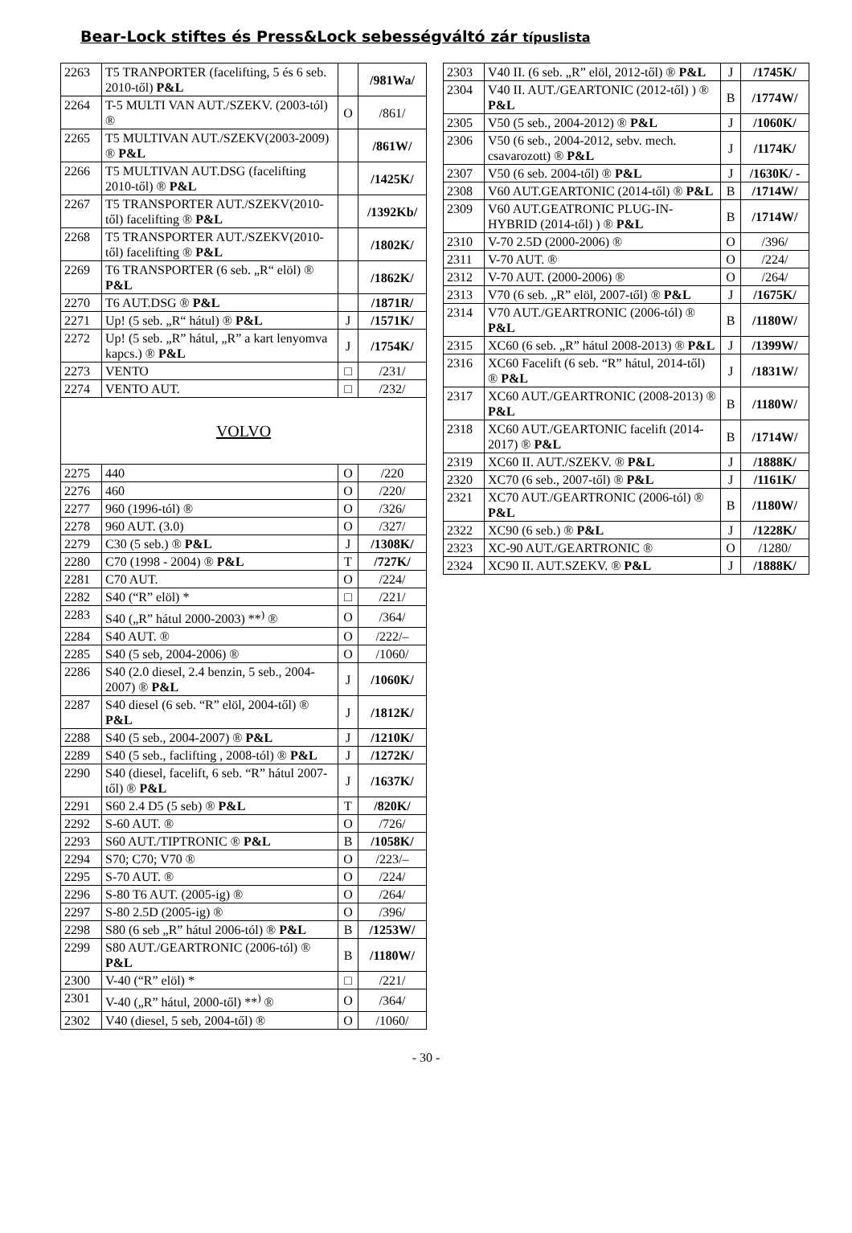Bear-Lock stiftes és Press&Lock sebességváltó zár típuslista
| 2263 | T5 TRANPORTER (facelifting, 5 és 6 seb. 2010-től) P&L | | /981Wa/ |
| 2264 | T-5 MULTI VAN AUT./SZEKV. (2003-tól) ® | O | /861/ |
| 2265 | T5 MULTIVAN AUT./SZEKV(2003-2009) ® P&L | | /861W/ |
| 2266 | T5 MULTIVAN AUT.DSG (facelifting 2010-től) ® P&L | | /1425K/ |
| 2267 | T5 TRANSPORTER AUT./SZEKV(2010-től) facelifting ® P&L | | /1392Kb/ |
| 2268 | T5 TRANSPORTER AUT./SZEKV(2010-től) facelifting ® P&L | | /1802K/ |
| 2269 | T6 TRANSPORTER (6 seb. „R“ elöl) ® P&L | | /1862K/ |
| 2270 | T6 AUT.DSG ® P&L | | /1871R/ |
| 2271 | Up! (5 seb. „R“ hátul) ® P&L | J | /1571K/ |
| 2272 | Up! (5 seb. „R” hátul, „R” a kart lenyomva kapcs.) ® P&L | J | /1754K/ |
| 2273 | VENTO | □ | /231/ |
| 2274 | VENTO AUT. | □ | /232/ |
| VOLVO | | | |
| 2275 | 440 | O | /220 |
| 2276 | 460 | O | /220/ |
| 2277 | 960 (1996-tól) ® | O | /326/ |
| 2278 | 960 AUT. (3.0) | O | /327/ |
| 2279 | C30 (5 seb.) ® P&L | J | /1308K/ |
| 2280 | C70 (1998 - 2004) ® P&L | T | /727K/ |
| 2281 | C70 AUT. | O | /224/ |
| 2282 | S40 (“R” elöl) * | □ | /221/ |
| 2283 | S40 („R” hátul 2000-2003) **<sup>)</sup> ® | O | /364/ |
| 2284 | S40 AUT. ® | O | /222/– |
| 2285 | S40 (5 seb, 2004-2006) ® | O | /1060/ |
| 2286 | S40 (2.0 diesel, 2.4 benzin, 5 seb., 2004-2007) ® P&L | J | /1060K/ |
| 2287 | S40 diesel (6 seb. “R” elöl, 2004-től) ® P&L | J | /1812K/ |
| 2288 | S40 (5 seb., 2004-2007) ® P&L | J | /1210K/ |
| 2289 | S40 (5 seb., faclifting , 2008-tól) ® P&L | J | /1272K/ |
| 2290 | S40 (diesel, facelift, 6 seb. “R” hátul 2007-től) ® P&L | J | /1637K/ |
| 2291 | S60 2.4 D5 (5 seb) ® P&L | T | /820K/ |
| 2292 | S-60 AUT. ® | O | /726/ |
| 2293 | S60 AUT./TIPTRONIC ® P&L | B | /1058K/ |
| 2294 | S70; C70; V70 ® | O | /223/– |
| 2295 | S-70 AUT. ® | O | /224/ |
| 2296 | S-80 T6 AUT. (2005-ig) ® | O | /264/ |
| 2297 | S-80 2.5D (2005-ig) ® | O | /396/ |
| 2298 | S80 (6 seb „R” hátul 2006-tól) ® P&L | B | /1253W/ |
| 2299 | S80 AUT./GEARTRONIC (2006-tól) ® P&L | B | /1180W/ |
| 2300 | V-40 (“R” elöl) * | □ | /221/ |
| 2301 | V-40 („R” hátul, 2000-től) **<sup>)</sup> ® | O | /364/ |
| 2302 | V40 (diesel, 5 seb, 2004-től) ® | O | /1060/ |
| 2303 | V40 II. (6 seb. „R” elöl, 2012-től) ® P&L | J | /1745K/ |
| 2304 | V40 II. AUT./GEARTONIC (2012-től) ) ® P&L | B | /1774W/ |
| 2305 | V50 (5 seb., 2004-2012) ® P&L | J | /1060K/ |
| 2306 | V50 (6 seb., 2004-2012, sebv. mech. csavarozott) ® P&L | J | /1174K/ |
| 2307 | V50 (6 seb. 2004-től) ® P&L | J | /1630K/ - |
| 2308 | V60 AUT.GEARTONIC (2014-től) ® P&L | B | /1714W/ |
| 2309 | V60 AUT.GEATRONIC PLUG-IN-HYBRID (2014-től) ) ® P&L | B | /1714W/ |
| 2310 | V-70 2.5D (2000-2006) ® | O | /396/ |
| 2311 | V-70 AUT. ® | O | /224/ |
| 2312 | V-70 AUT. (2000-2006) ® | O | /264/ |
| 2313 | V70 (6 seb. „R” elöl, 2007-től) ® P&L | J | /1675K/ |
| 2314 | V70 AUT./GEARTRONIC (2006-tól) ® P&L | B | /1180W/ |
| 2315 | XC60 (6 seb. „R” hátul 2008-2013) ® P&L | J | /1399W/ |
| 2316 | XC60 Facelift (6 seb. “R” hátul, 2014-től) ® P&L | J | /1831W/ |
| 2317 | XC60 AUT./GEARTRONIC (2008-2013) ® P&L | B | /1180W/ |
| 2318 | XC60 AUT./GEARTONIC facelift (2014-2017) ® P&L | B | /1714W/ |
| 2319 | XC60 II. AUT./SZEKV. ® P&L | J | /1888K/ |
| 2320 | XC70 (6 seb., 2007-től) ® P&L | J | /1161K/ |
| 2321 | XC70 AUT./GEARTRONIC (2006-tól) ® P&L | B | /1180W/ |
| 2322 | XC90 (6 seb.) ® P&L | J | /1228K/ |
| 2323 | XC-90 AUT./GEARTRONIC ® | O | /1280/ |
| 2324 | XC90 II. AUT.SZEKV. ® P&L | J | /1888K/ |
- 30 -